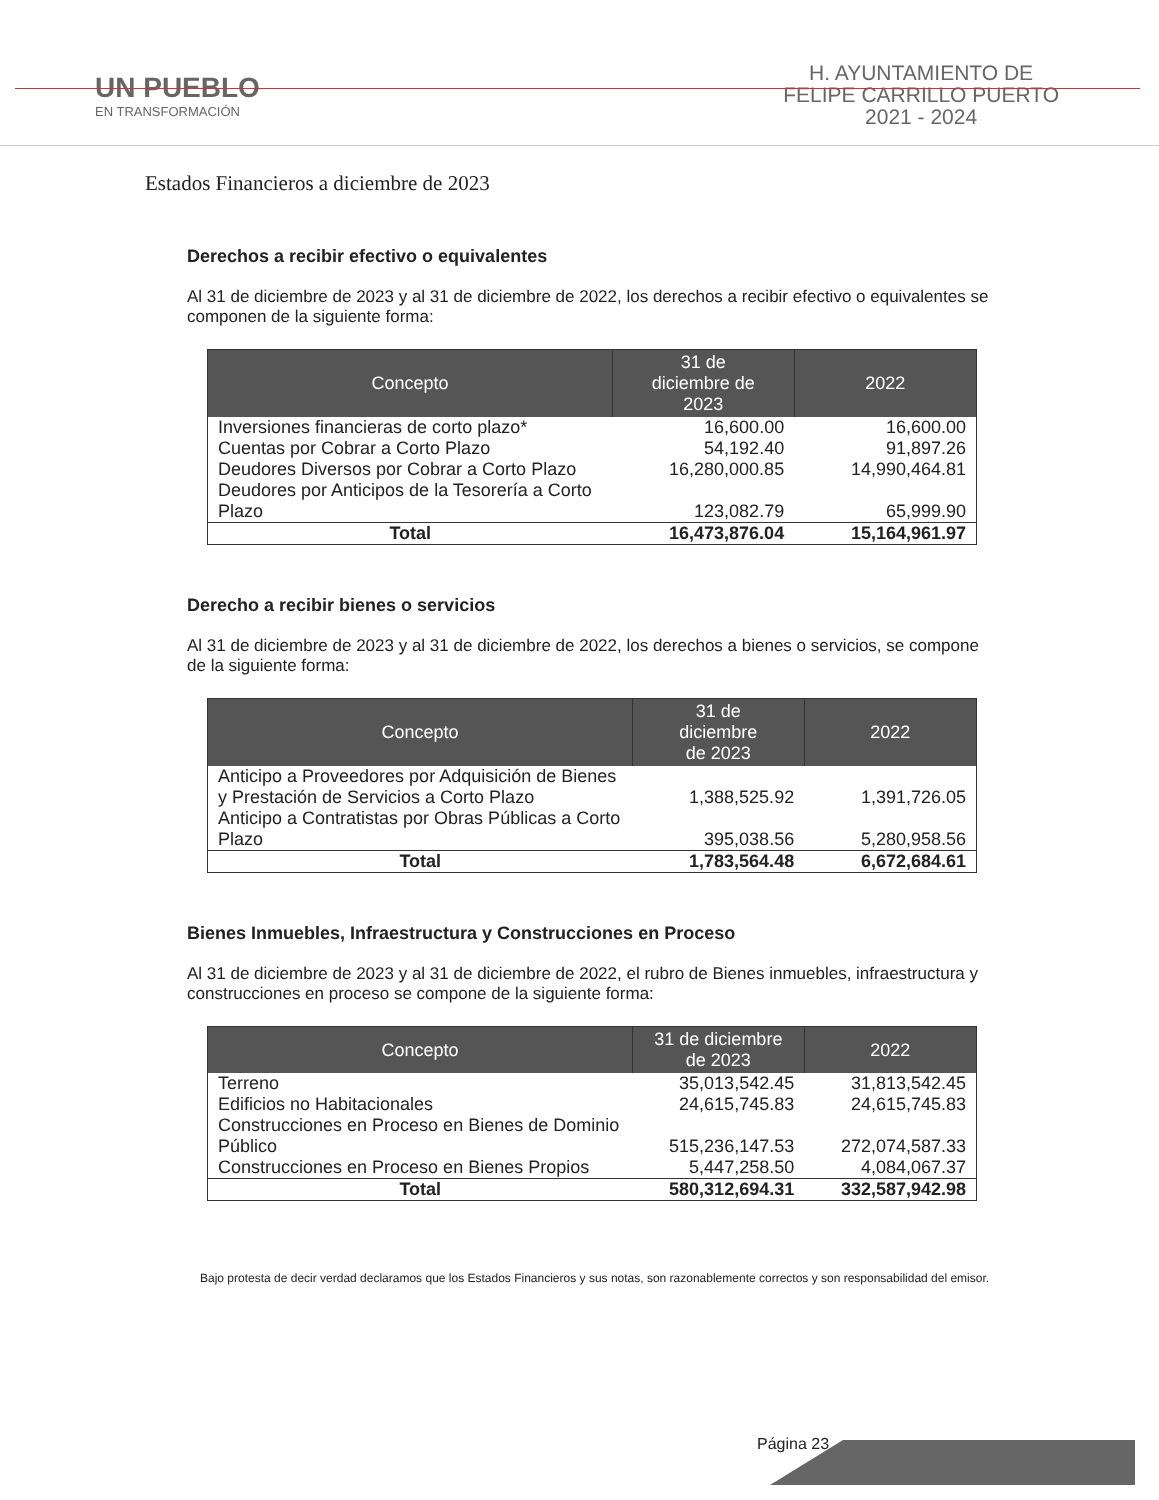UN PUEBLO
EN TRANSFORMACIÓN
H. AYUNTAMIENTO DE
FELIPE CARRILLO PUERTO
2021 - 2024
Estados Financieros a diciembre de 2023
Derechos a recibir efectivo o equivalentes
Al 31 de diciembre de 2023 y al 31 de diciembre de 2022, los derechos a recibir efectivo o equivalentes se componen de la siguiente forma:
| Concepto | 31 de diciembre de 2023 | 2022 |
| --- | --- | --- |
| Inversiones financieras de corto plazo* | 16,600.00 | 16,600.00 |
| Cuentas por Cobrar a Corto Plazo | 54,192.40 | 91,897.26 |
| Deudores Diversos por Cobrar a Corto Plazo | 16,280,000.85 | 14,990,464.81 |
| Deudores por Anticipos de la Tesorería a Corto Plazo | 123,082.79 | 65,999.90 |
| Total | 16,473,876.04 | 15,164,961.97 |
Derecho a recibir bienes o servicios
Al 31 de diciembre de 2023 y al 31 de diciembre de 2022, los derechos a bienes o servicios, se compone de la siguiente forma:
| Concepto | 31 de diciembre de 2023 | 2022 |
| --- | --- | --- |
| Anticipo a Proveedores por Adquisición de Bienes y Prestación de Servicios a Corto Plazo | 1,388,525.92 | 1,391,726.05 |
| Anticipo a Contratistas por Obras Públicas a Corto Plazo | 395,038.56 | 5,280,958.56 |
| Total | 1,783,564.48 | 6,672,684.61 |
Bienes Inmuebles, Infraestructura y Construcciones en Proceso
Al 31 de diciembre de 2023 y al 31 de diciembre de 2022, el rubro de Bienes inmuebles, infraestructura y construcciones en proceso se compone de la siguiente forma:
| Concepto | 31 de diciembre de 2023 | 2022 |
| --- | --- | --- |
| Terreno | 35,013,542.45 | 31,813,542.45 |
| Edificios no Habitacionales | 24,615,745.83 | 24,615,745.83 |
| Construcciones en Proceso en Bienes de Dominio Público | 515,236,147.53 | 272,074,587.33 |
| Construcciones en Proceso en Bienes Propios | 5,447,258.50 | 4,084,067.37 |
| Total | 580,312,694.31 | 332,587,942.98 |
Bajo protesta de decir verdad declaramos que los Estados Financieros y sus notas, son razonablemente correctos y son responsabilidad del emisor.
Página 23